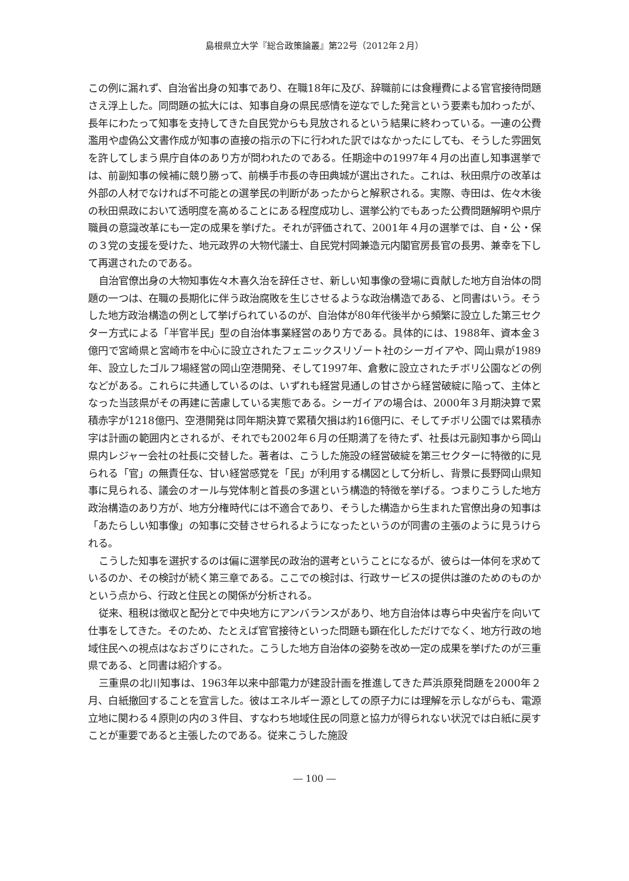島根県立大学『総合政策論叢』第22号（2012年２月）
この例に漏れず、自治省出身の知事であり、在職18年に及び、辞職前には食糧費による官官接待問題さえ浮上した。同問題の拡大には、知事自身の県民感情を逆なでした発言という要素も加わったが、長年にわたって知事を支持してきた自民党からも見放されるという結果に終わっている。一連の公費濫用や虚偽公文書作成が知事の直接の指示の下に行われた訳ではなかったにしても、そうした雰囲気を許してしまう県庁自体のあり方が問われたのである。任期途中の1997年４月の出直し知事選挙では、前副知事の候補に競り勝って、前横手市長の寺田典城が選出された。これは、秋田県庁の改革は外部の人材でなければ不可能との選挙民の判断があったからと解釈される。実際、寺田は、佐々木後の秋田県政において透明度を高めることにある程度成功し、選挙公約でもあった公費問題解明や県庁職員の意識改革にも一定の成果を挙げた。それが評価されて、2001年４月の選挙では、自・公・保の３党の支援を受けた、地元政界の大物代議士、自民党村岡兼造元内閣官房長官の長男、兼幸を下して再選されたのである。
自治官僚出身の大物知事佐々木喜久治を辞任させ、新しい知事像の登場に貢献した地方自治体の問題の一つは、在職の長期化に伴う政治腐敗を生じさせるような政治構造である、と同書はいう。そうした地方政治構造の例として挙げられているのが、自治体が80年代後半から頻繁に設立した第三セクター方式による「半官半民」型の自治体事業経営のあり方である。具体的には、1988年、資本金３億円で宮崎県と宮崎市を中心に設立されたフェニックスリゾート社のシーガイアや、岡山県が1989年、設立したゴルフ場経営の岡山空港開発、そして1997年、倉敷に設立されたチボリ公園などの例などがある。これらに共通しているのは、いずれも経営見通しの甘さから経営破綻に陥って、主体となった当該県がその再建に苦慮している実態である。シーガイアの場合は、2000年３月期決算で累積赤字が1218億円、空港開発は同年期決算で累積欠損は約16億円に、そしてチボリ公園では累積赤字は計画の範囲内とされるが、それでも2002年６月の任期満了を待たず、社長は元副知事から岡山県内レジャー会社の社長に交替した。著者は、こうした施設の経営破綻を第三セクターに特徴的に見られる「官」の無責任な、甘い経営感覚を「民」が利用する構図として分析し、背景に長野岡山県知事に見られる、議会のオール与党体制と首長の多選という構造的特徴を挙げる。つまりこうした地方政治構造のあり方が、地方分権時代には不適合であり、そうした構造から生まれた官僚出身の知事は「あたらしい知事像」の知事に交替させられるようになったというのが同書の主張のように見うけられる。
こうした知事を選択するのは偏に選挙民の政治的選考ということになるが、彼らは一体何を求めているのか、その検討が続く第三章である。ここでの検討は、行政サービスの提供は誰のためのものかという点から、行政と住民との関係が分析される。
従来、租税は徴収と配分とで中央地方にアンバランスがあり、地方自治体は専ら中央省庁を向いて仕事をしてきた。そのため、たとえば官官接待といった問題も顕在化しただけでなく、地方行政の地域住民への視点はなおざりにされた。こうした地方自治体の姿勢を改め一定の成果を挙げたのが三重県である、と同書は紹介する。
三重県の北川知事は、1963年以来中部電力が建設計画を推進してきた芦浜原発問題を2000年２月、白紙撤回することを宣言した。彼はエネルギー源としての原子力には理解を示しながらも、電源立地に関わる４原則の内の３件目、すなわち地域住民の同意と協力が得られない状況では白紙に戻すことが重要であると主張したのである。従来こうした施設
― 100 ―